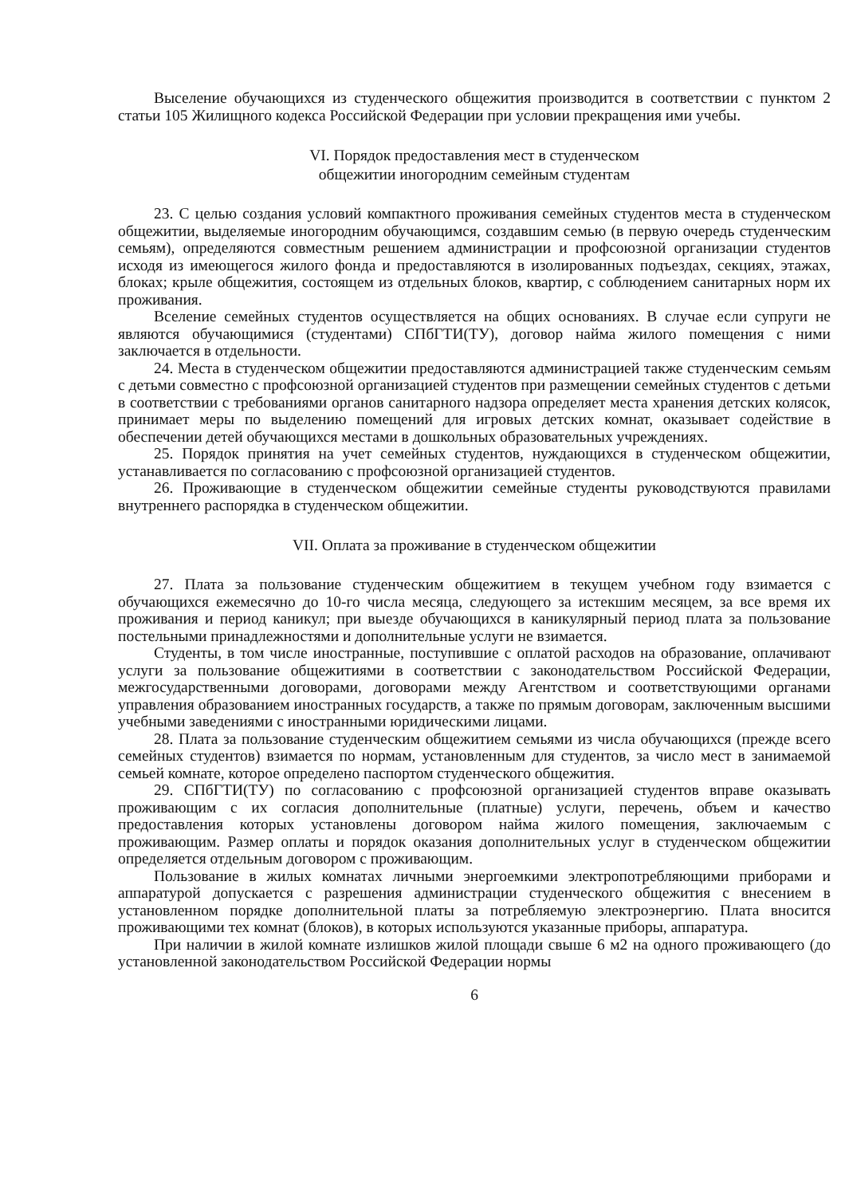Выселение обучающихся из студенческого общежития производится в соответствии с пунктом 2 статьи 105 Жилищного кодекса Российской Федерации при условии прекращения ими учебы.
VI. Порядок предоставления мест в студенческом
общежитии иногородним семейным студентам
23. С целью создания условий компактного проживания семейных студентов места в студенческом общежитии, выделяемые иногородним обучающимся, создавшим семью (в первую очередь студенческим семьям), определяются совместным решением администрации и профсоюзной организации студентов исходя из имеющегося жилого фонда и предоставляются в изолированных подъездах, секциях, этажах, блоках; крыле общежития, состоящем из отдельных блоков, квартир, с соблюдением санитарных норм их проживания.
Вселение семейных студентов осуществляется на общих основаниях. В случае если супруги не являются обучающимися (студентами) СПбГТИ(ТУ), договор найма жилого помещения с ними заключается в отдельности.
24. Места в студенческом общежитии предоставляются администрацией также студенческим семьям с детьми совместно с профсоюзной организацией студентов при размещении семейных студентов с детьми в соответствии с требованиями органов санитарного надзора определяет места хранения детских колясок, принимает меры по выделению помещений для игровых детских комнат, оказывает содействие в обеспечении детей обучающихся местами в дошкольных образовательных учреждениях.
25. Порядок принятия на учет семейных студентов, нуждающихся в студенческом общежитии, устанавливается по согласованию с профсоюзной организацией студентов.
26. Проживающие в студенческом общежитии семейные студенты руководствуются правилами внутреннего распорядка в студенческом общежитии.
VII. Оплата за проживание в студенческом общежитии
27. Плата за пользование студенческим общежитием в текущем учебном году взимается с обучающихся ежемесячно до 10-го числа месяца, следующего за истекшим месяцем, за все время их проживания и период каникул; при выезде обучающихся в каникулярный период плата за пользование постельными принадлежностями и дополнительные услуги не взимается.
Студенты, в том числе иностранные, поступившие с оплатой расходов на образование, оплачивают услуги за пользование общежитиями в соответствии с законодательством Российской Федерации, межгосударственными договорами, договорами между Агентством и соответствующими органами управления образованием иностранных государств, а также по прямым договорам, заключенным высшими учебными заведениями с иностранными юридическими лицами.
28. Плата за пользование студенческим общежитием семьями из числа обучающихся (прежде всего семейных студентов) взимается по нормам, установленным для студентов, за число мест в занимаемой семьей комнате, которое определено паспортом студенческого общежития.
29. СПбГТИ(ТУ) по согласованию с профсоюзной организацией студентов вправе оказывать проживающим с их согласия дополнительные (платные) услуги, перечень, объем и качество предоставления которых установлены договором найма жилого помещения, заключаемым с проживающим. Размер оплаты и порядок оказания дополнительных услуг в студенческом общежитии определяется отдельным договором с проживающим.
Пользование в жилых комнатах личными энергоемкими электропотребляющими приборами и аппаратурой допускается с разрешения администрации студенческого общежития с внесением в установленном порядке дополнительной платы за потребляемую электроэнергию. Плата вносится проживающими тех комнат (блоков), в которых используются указанные приборы, аппаратура.
При наличии в жилой комнате излишков жилой площади свыше 6 м2 на одного проживающего (до установленной законодательством Российской Федерации нормы
6